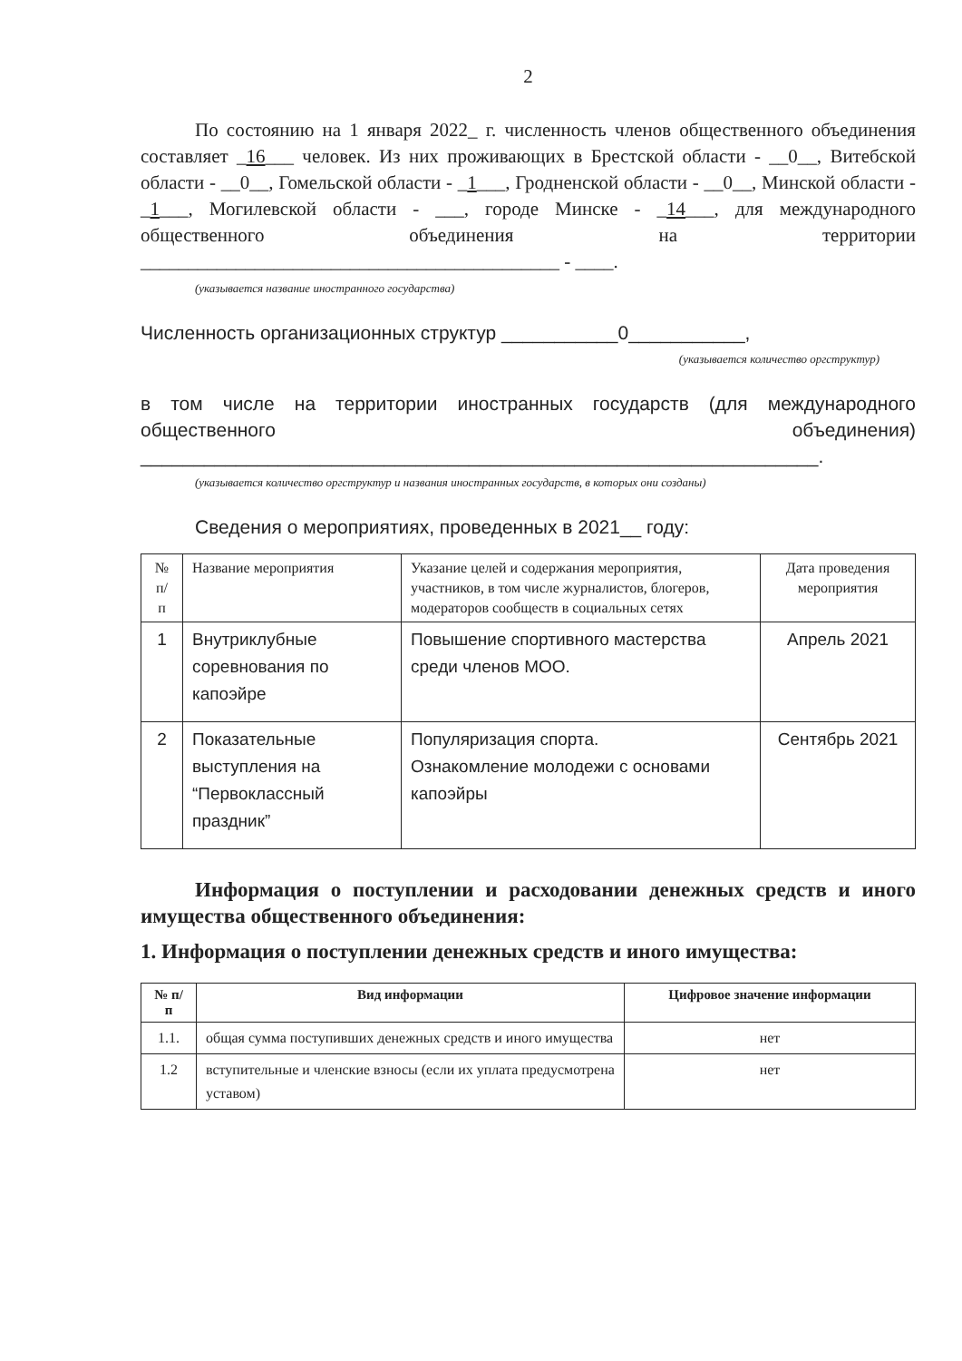2
По состоянию на 1 января 2022_ г. численность членов общественного объединения составляет _16___ человек. Из них проживающих в Брестской области - __0__, Витебской области - __0__, Гомельской области - _1___, Гродненской области - __0__, Минской области - _1___, Могилевской области - ___, городе Минске - _14___, для международного общественного объединения на территории ____________________________________________ - ____.
(указывается название иностранного государства)
Численность организационных структур ___________0___________,
(указывается количество оргструктур)
в том числе на территории иностранных государств (для международного общественного объединения) ________________________________________________________________.
(указывается количество оргструктур и названия иностранных государств, в которых они созданы)
Сведения о мероприятиях, проведенных в 2021__ году:
| № п/ п | Название мероприятия | Указание целей и содержания мероприятия, участников, в том числе журналистов, блогеров, модераторов сообществ в социальных сетях | Дата проведения мероприятия |
| 1 | Внутриклубные соревнования по капоэйре | Повышение спортивного мастерства среди членов МОО. | Апрель 2021 |
| 2 | Показательные выступления на “Первоклассный праздник” | Популяризация спорта. Ознакомление молодежи с основами капоэйры | Сентябрь 2021 |
Информация о поступлении и расходовании денежных средств и иного имущества общественного объединения:
1. Информация о поступлении денежных средств и иного имущества:
| № п/п | Вид информации | Цифровое значение информации |
| --- | --- | --- |
| 1.1. | общая сумма поступивших денежных средств и иного имущества | нет |
| 1.2 | вступительные и членские взносы (если их уплата предусмотрена уставом) | нет |